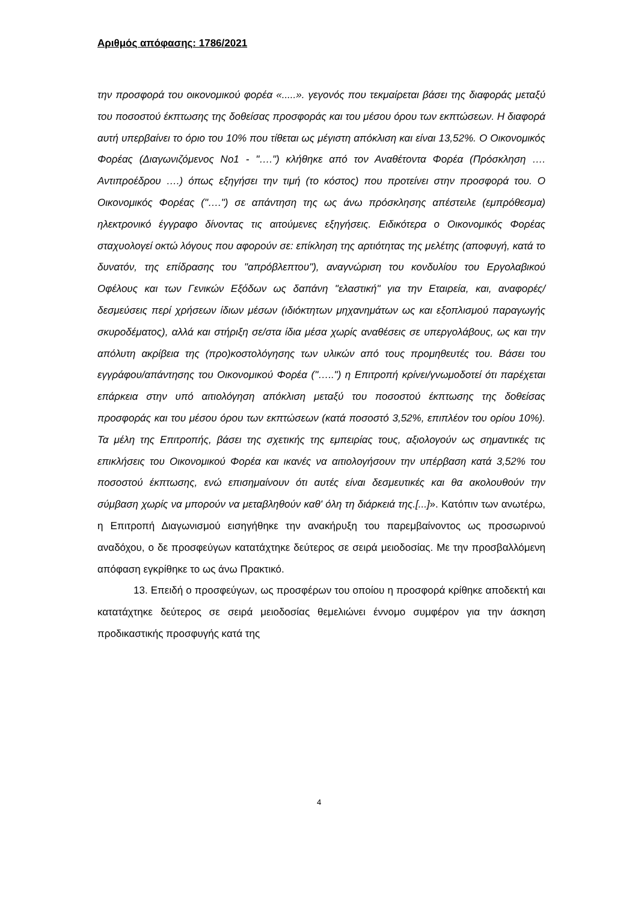Αριθμός απόφασης: 1786/2021
την προσφορά του οικονομικού φορέα «.....». γεγονός που τεκμαίρεται βάσει της διαφοράς μεταξύ του ποσοστού έκπτωσης της δοθείσας προσφοράς και του μέσου όρου των εκπτώσεων. Η διαφορά αυτή υπερβαίνει το όριο του 10% που τίθεται ως μέγιστη απόκλιση και είναι 13,52%. Ο Οικονομικός Φορέας (Διαγωνιζόμενος Νο1 - "….") κλήθηκε από τον Αναθέτοντα Φορέα (Πρόσκληση …. Αντιπροέδρου ….) όπως εξηγήσει την τιμή (το κόστος) που προτείνει στην προσφορά του. Ο Οικονομικός Φορέας ("….") σε απάντηση της ως άνω πρόσκλησης απέστειλε (εμπρόθεσμα) ηλεκτρονικό έγγραφο δίνοντας τις αιτούμενες εξηγήσεις. Ειδικότερα ο Οικονομικός Φορέας σταχυολογεί οκτώ λόγους που αφορούν σε: επίκληση της αρτιότητας της μελέτης (αποφυγή, κατά το δυνατόν, της επίδρασης του "απρόβλεπτου"), αναγνώριση του κονδυλίου του Εργολαβικού Οφέλους και των Γενικών Εξόδων ως δαπάνη "ελαστική" για την Εταιρεία, και, αναφορές/δεσμεύσεις περί χρήσεων ίδιων μέσων (ιδιόκτητων μηχανημάτων ως και εξοπλισμού παραγωγής σκυροδέματος), αλλά και στήριξη σε/στα ίδια μέσα χωρίς αναθέσεις σε υπεργολάβους, ως και την απόλυτη ακρίβεια της (προ)κοστολόγησης των υλικών από τους προμηθευτές του. Βάσει του εγγράφου/απάντησης του Οικονομικού Φορέα ("…..") η Επιτροπή κρίνει/γνωμοδοτεί ότι παρέχεται επάρκεια στην υπό αιτιολόγηση απόκλιση μεταξύ του ποσοστού έκπτωσης της δοθείσας προσφοράς και του μέσου όρου των εκπτώσεων (κατά ποσοστό 3,52%, επιπλέον του ορίου 10%). Τα μέλη της Επιτροπής, βάσει της σχετικής της εμπειρίας τους, αξιολογούν ως σημαντικές τις επικλήσεις του Οικονομικού Φορέα και ικανές να αιτιολογήσουν την υπέρβαση κατά 3,52% του ποσοστού έκπτωσης, ενώ επισημαίνουν ότι αυτές είναι δεσμευτικές και θα ακολουθούν την σύμβαση χωρίς να μπορούν να μεταβληθούν καθ' όλη τη διάρκειά της.[...]». Κατόπιν των ανωτέρω, η Επιτροπή Διαγωνισμού εισηγήθηκε την ανακήρυξη του παρεμβαίνοντος ως προσωρινού αναδόχου, ο δε προσφεύγων κατατάχτηκε δεύτερος σε σειρά μειοδοσίας. Με την προσβαλλόμενη απόφαση εγκρίθηκε το ως άνω Πρακτικό.
13. Επειδή ο προσφεύγων, ως προσφέρων του οποίου η προσφορά κρίθηκε αποδεκτή και κατατάχτηκε δεύτερος σε σειρά μειοδοσίας θεμελιώνει έννομο συμφέρον για την άσκηση προδικαστικής προσφυγής κατά της
4